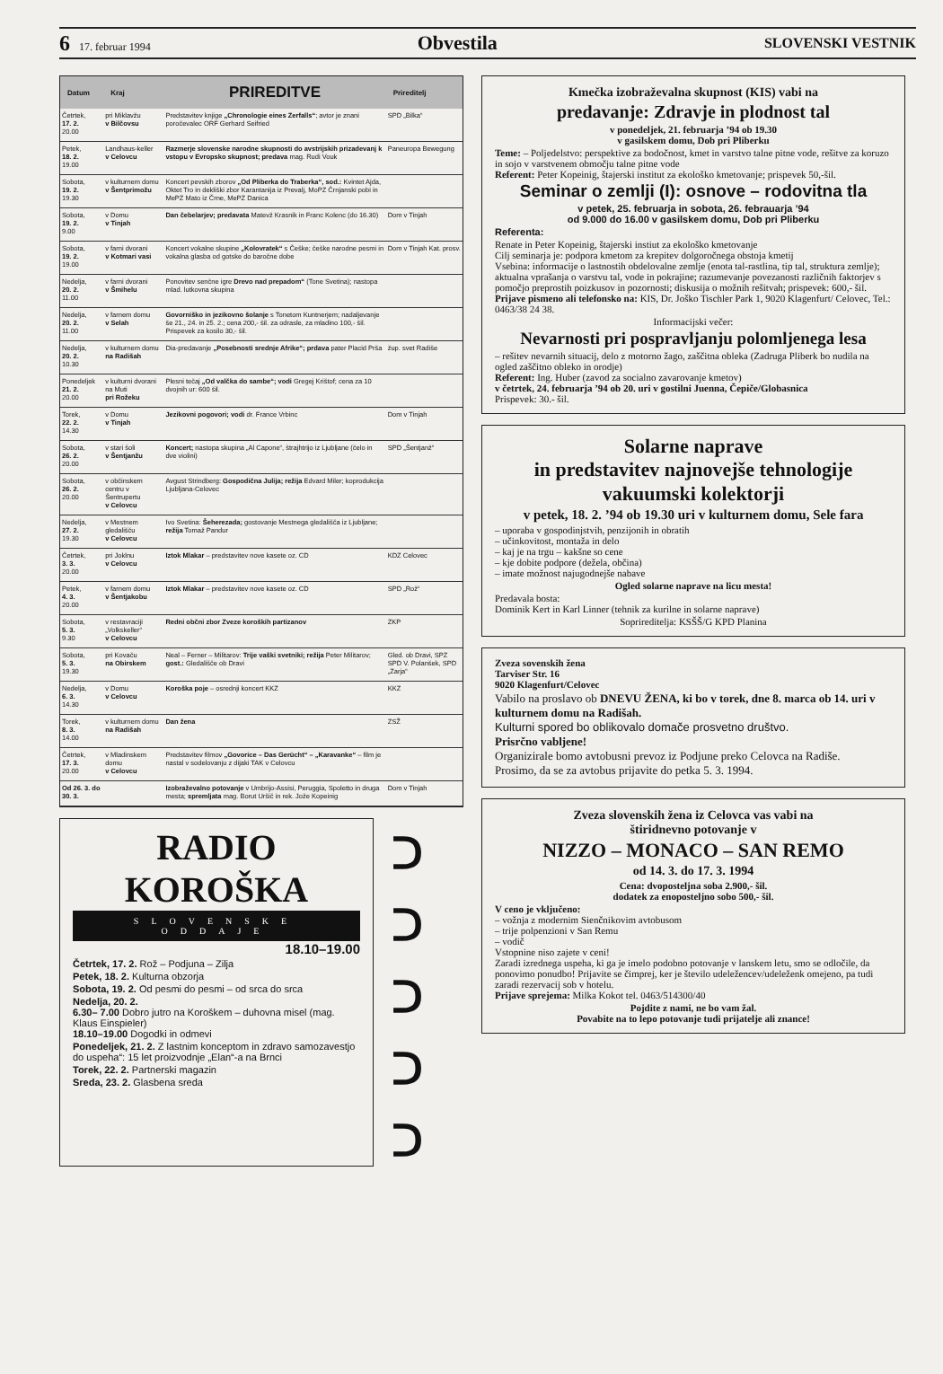6 17. februar 1994 Obvestila SLOVENSKI VESTNIK
| Datum | Kraj | PRIREDITVE | Prireditelj |
| --- | --- | --- | --- |
| Četrtek, 17. 2. 20.00 | pri Miklavžu v Bilčovsu | Predstavitev knjige „Chronologie eines Zerfalls“ ; avtor je znani poročevalec ORF Gerhard Seifried | SPD „Bilka“ |
| Petek, 18. 2. 19.00 | Landhaus-keller v Celovcu | Razmerje slovenske narodne skupnosti do avstrijskih prizadevanj k vstopu v Evropsko skupnost; predava mag. Rudi Vouk | Paneuropa Bewegung |
| Sobota, 19. 2. 19.30 | v kulturnem domu v Šentprimožu | Koncert pevskih zborov „Od Pliberka do Traberka“, sod.: Kvintet Ajda, Oktet Tro in dekliški zbor Karantanija iz Prevalj, MoPZ Črnjanski pobi in MePZ Mato iz Črne, MePZ Danica | |
| Sobota, 19. 2. 9.00 | v Domu v Tinjah | Dan čebelarjev; predavata Matevž Krasnik in Franc Kolenc (do 16.30) | Dom v Tinjah |
| Sobota, 19. 2. 19.00 | v farni dvorani v Kotmari vasi | Koncert vokalne skupine „Kolovratek“ s Češke; češke narodne pesmi in vokalna glasba od gotske do baročne dobe | Dom v Tinjah Kat. prosv. |
| Nedelja, 20. 2. 11.00 | v farni dvorani v Šmihelu | Ponovitev senčne igre Drevo nad prepadom“ (Tone Svetina); nastopa mlad. lutkovna skupina | |
| Nedelja, 20. 2. 11.00 | v farnem domu v Selah | Govorniško in jezikovno šolanje s Tonetom Kuntnerjem; nadaljevanje še 21., 24. in 25. 2.; cena 200,- šil. za odrasle, za mladino 100,- šil. Prispevek za kosilo 30,- šil. | |
| Nedelja, 20. 2. 10.30 | v kulturnem domu na Radišah | Dia-predavanje „Posebnosti srednje Afrike“; prdava pater Placid Prša | žup. svet Radiše |
| Ponedeljek 21. 2. 20.00 | v kulturni dvorani na Muti pri Rožeku | Plesni tečaj „Od valčka do sambe“; vodi Gregej Krištof; cena za 10 dvojnih ur: 600 šil. | |
| Torek, 22. 2. 14.30 | v Domu v Tinjah | Jezikovni pogovori; vodi dr. France Vrbinc | Dom v Tinjah |
| Sobota, 26. 2. 20.00 | v stari šoli v Šentjanžu | Koncert; nastopa skupina „Al Capone“, štrajhtrijo iz Ljubljane (čelo in dve violini) | SPD „Šentjanž“ |
| Sobota, 26. 2. 20.00 | v občinskem centru v Šentrupertu v Celovcu | Avgust Strindberg: Gospodična Julija; režija Edvard Miler; koprodukcija Ljubljana-Celovec | |
| Nedelja, 27. 2. 19.30 | v Mestnem gledališču v Celovcu | Ivo Svetina: Šeherezada; gostovanje Mestnega gledališča iz Ljubljane; režija Tomaž Pandur | |
| Četrtek, 3. 3. 20.00 | pri Joklnu v Celovcu | Iztok Mlakar – predstavitev nove kasete oz. CD | KDZ Celovec |
| Petek, 4. 3. 20.00 | v farnem domu v Šentjakobu | Iztok Mlakar – predstavitev nove kasete oz. CD | SPD „Rož“ |
| Sobota, 5. 3. 9.30 | v restavraciji „Volkskeller“ v Celovcu | Redni občni zbor Zveze koroških partizanov | ZKP |
| Sobota, 5. 3. 19.30 | pri Kovaču na Obirskem | Neal – Ferner – Militarov: Trije vaški svetniki; režija Peter Militarov; gost.: Gledališče ob Dravi | Gled. ob Dravi, SPZ SPD V. Polanšek, SPD „Zarja“ |
| Nedelja, 6. 3. 14.30 | v Domu v Celovcu | Koroška poje – osrednji koncert KKZ | KKZ |
| Torek, 8. 3. 14.00 | v kulturnem domu na Radišah | Dan žena | ZSŽ |
| Četrtek, 17. 3. 20.00 | v Mladinskem domu v Celovcu | Predstavitev filmov „Govorice – Das Gerücht“ – „Karavanke“ – film je nastal v sodelovanju z dijaki TAK v Celovcu | |
| Od 26. 3. do 30. 3. | | Izobraževalno potovanje v Umbrijo-Assisi, Peruggia, Spoletto in druga mesta; spremljata mag. Borut Uršič in rek. Jože Kopeinig | Dom v Tinjah |
RADIO KOROŠKA
SLOVENSKE ODDAJE
18.10–19.00
Četrtek, 17. 2. Rož – Podjuna – Zilja
Petek, 18. 2. Kulturna obzorja
Sobota, 19. 2. Od pesmi do pesmi – od srca do srca
Nedelja, 20. 2.
6.30– 7.00 Dobro jutro na Koroškem – duhovna misel (mag. Klaus Einspieler)
18.10–19.00 Dogodki in odmevi
Ponedeljek, 21. 2. Z lastnim konceptom in zdravo samozavestjo do uspeha“: 15 let proizvodnje „Elan“-a na Brnci
Torek, 22. 2. Partnerski magazin
Sreda, 23. 2. Glasbena sreda
ᑐ
ᑐ
ᑐ
ᑐ
ᑐ
Kmečka izobraževalna skupnost (KIS) vabi na
predavanje: Zdravje in plodnost tal
v ponedeljek, 21. februarja ’94 ob 19.30
v gasilskem domu, Dob pri Pliberku
Teme: – Poljedelstvo: perspektive za bodočnost, kmet in varstvo talne pitne vode, rešitve za koruzo in sojo v varstvenem območju talne pitne vode
Referent: Peter Kopeinig, štajerski institut za ekološko kmetovanje; prispevek 50,-šil.
Seminar o zemlji (I): osnove – rodovitna tla
v petek, 25. februarja in sobota, 26. febrauarja ’94
od 9.000 do 16.00 v gasilskem domu, Dob pri Pliberku
Referenta:
Renate in Peter Kopeinig, štajerski instiut za ekološko kmetovanje
Cilj seminarja je: podpora kmetom za krepitev dolgoročnega obstoja kmetij
Vsebina: informacije o lastnostih obdelovalne zemlje (enota tal-rastlina, tip tal, struktura zemlje); aktualna vprašanja o varstvu tal, vode in pokrajine; razumevanje povezanosti različnih faktorjev s pomočjo preprostih poizkusov in pozornosti; diskusija o možnih rešitvah; prispevek: 600,- šil.
Prijave pismeno ali telefonsko na: KIS, Dr. Joško Tischler Park 1, 9020 Klagenfurt/ Celovec, Tel.: 0463/38 24 38.
Informacijski večer:
Nevarnosti pri pospravljanju polomljenega lesa
– rešitev nevarnih situacij, delo z motorno žago, zaščitna obleka (Zadruga Pliberk bo nudila na ogled zaščitno obleko in orodje)
Referent: Ing. Huber (zavod za socialno zavarovanje kmetov)
v četrtek, 24. februarja ’94 ob 20. uri v gostilni Juenna, Čepiče/Globasnica
Prispevek: 30.- šil.
Solarne naprave
in predstavitev najnovejše tehnologije
vakuumski kolektorji
v petek, 18. 2. ’94 ob 19.30 uri v kulturnem domu, Sele fara
– uporaba v gospodinjstvih, penzijonih in obratih
– učinkovitost, montaža in delo
– kaj je na trgu – kakšne so cene
– kje dobite podpore (dežela, občina)
– imate možnost najugodnejše nabave
Ogled solarne naprave na licu mesta!
Predavala bosta:
Dominik Kert in Karl Linner (tehnik za kurilne in solarne naprave)
Soprireditelja: KSŠŠ/G KPD Planina
Zveza sovenskih žena
Tarviser Str. 16
9020 Klagenfurt/Celovec
Vabilo na proslavo ob DNEVU ŽENA, ki bo v torek, dne 8. marca ob 14. uri v kulturnem domu na Radišah.
Kulturni spored bo oblikovalo domače prosvetno društvo.
Prisrčno vabljene!
Organizirale bomo avtobusni prevoz iz Podjune preko Celovca na Radiše.
Prosimo, da se za avtobus prijavite do petka 5. 3. 1994.
Zveza slovenskih žena iz Celovca vas vabi na
štiridnevno potovanje v
NIZZO – MONACO – SAN REMO
od 14. 3. do 17. 3. 1994
Cena: dvoposteljna soba 2.900,- šil.
dodatek za enoposteljno sobo 500,- šil.
V ceno je vključeno:
– vožnja z modernim Sienčnikovim avtobusom
– trije polpenzioni v San Remu
– vodič
Vstopnine niso zajete v ceni!
Zaradi izrednega uspeha, ki ga je imelo podobno potovanje v lanskem letu, smo se odločile, da ponovimo ponudbo! Prijavite se čimprej, ker je število udeležencev/udeleženk omejeno, pa tudi zaradi rezervacij sob v hotelu.
Prijave sprejema: Milka Kokot tel. 0463/514300/40
Pojdite z nami, ne bo vam žal.
Povabite na to lepo potovanje tudi prijatelje ali znance!